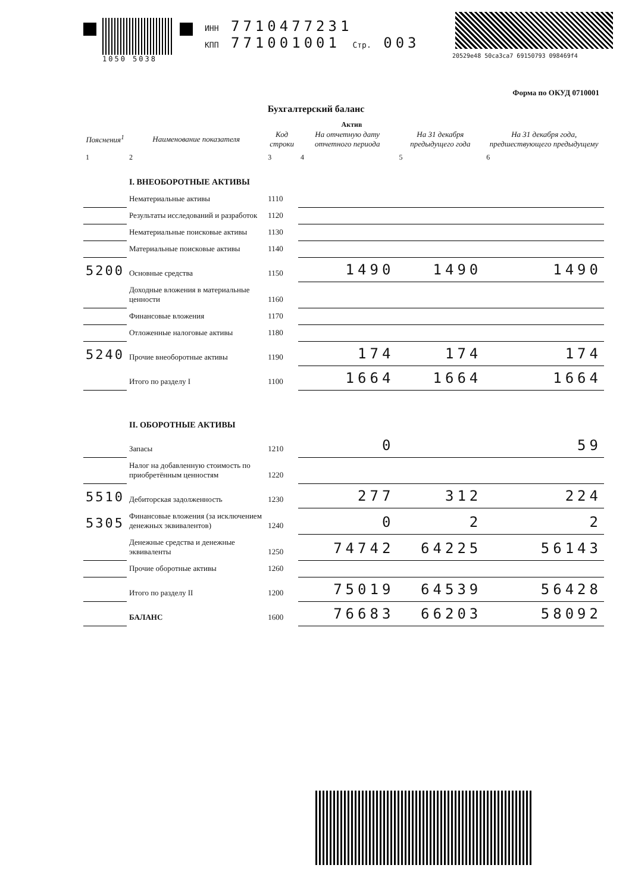1050 5038 ИНН 7710477231
КПП 771001001 Стр. 003
20529e48 50ca3ca7 69150793 098469f4
Форма по ОКУД 0710001
Бухгалтерский баланс
Актив
| Пояснения<sup>1</sup> | Наименование показателя | Код строки | На отчетную дату отчетного периода | На 31 декабря предыдущего года | На 31 декабря года, предшествующего предыдущему |
| --- | --- | --- | --- | --- | --- |
| 1 | 2 | 3 | 4 | 5 | 6 |
| | I. ВНЕОБОРОТНЫЕ АКТИВЫ | | | | |
| | Нематериальные активы | 1110 | | | |
| | Результаты исследований и разработок | 1120 | | | |
| | Нематериальные поисковые активы | 1130 | | | |
| | Материальные поисковые активы | 1140 | | | |
| 5200 | Основные средства | 1150 | 1490 | 1490 | 1490 |
| | Доходные вложения в материальные ценности | 1160 | | | |
| | Финансовые вложения | 1170 | | | |
| | Отложенные налоговые активы | 1180 | | | |
| 5240 | Прочие внеоборотные активы | 1190 | 174 | 174 | 174 |
| | Итого по разделу I | 1100 | 1664 | 1664 | 1664 |
| | II. ОБОРОТНЫЕ АКТИВЫ | | | | |
| | Запасы | 1210 | 0 | | 59 |
| | Налог на добавленную стоимость по приобретённым ценностям | 1220 | | | |
| 5510 | Дебиторская задолженность | 1230 | 277 | 312 | 224 |
| 5305 | Финансовые вложения (за исключением денежных эквивалентов) | 1240 | 0 | 2 | 2 |
| | Денежные средства и денежные эквиваленты | 1250 | 74742 | 64225 | 56143 |
| | Прочие оборотные активы | 1260 | | | |
| | Итого по разделу II | 1200 | 75019 | 64539 | 56428 |
| | БАЛАНС | 1600 | 76683 | 66203 | 58092 |